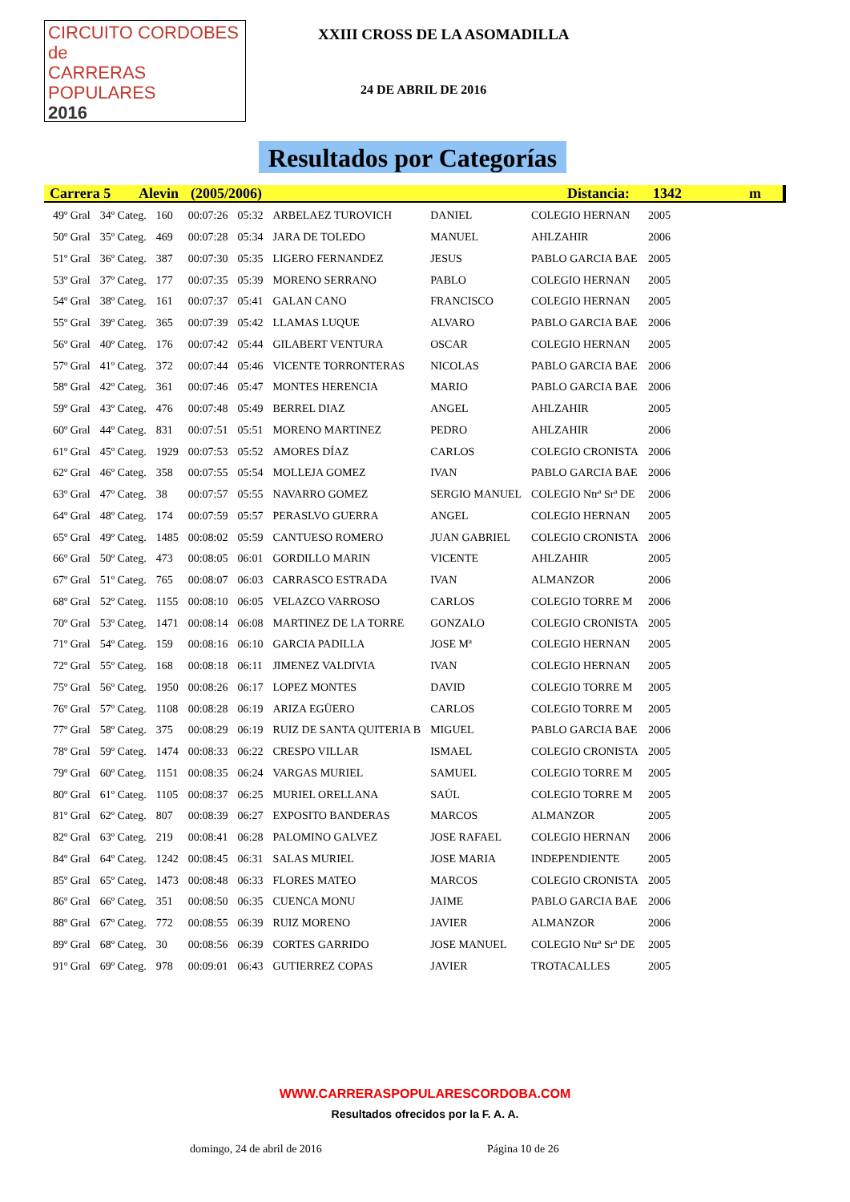CIRCUITO CORDOBES de
CARRERAS POPULARES
2016
XXIII CROSS DE LA ASOMADILLA
24 DE ABRIL DE 2016
Resultados por Categorías
Carrera 5 Alevin (2005/2006) Distancia: 1342 m
| 49º Gral | 34º Categ. | 160 | 00:07:26 | 05:32 | ARBELAEZ TUROVICH | DANIEL | COLEGIO HERNAN | 2005 |
| 50º Gral | 35º Categ. | 469 | 00:07:28 | 05:34 | JARA DE TOLEDO | MANUEL | AHLZAHIR | 2006 |
| 51º Gral | 36º Categ. | 387 | 00:07:30 | 05:35 | LIGERO FERNANDEZ | JESUS | PABLO GARCIA BAE | 2005 |
| 53º Gral | 37º Categ. | 177 | 00:07:35 | 05:39 | MORENO SERRANO | PABLO | COLEGIO HERNAN | 2005 |
| 54º Gral | 38º Categ. | 161 | 00:07:37 | 05:41 | GALAN CANO | FRANCISCO | COLEGIO HERNAN | 2005 |
| 55º Gral | 39º Categ. | 365 | 00:07:39 | 05:42 | LLAMAS LUQUE | ALVARO | PABLO GARCIA BAE | 2006 |
| 56º Gral | 40º Categ. | 176 | 00:07:42 | 05:44 | GILABERT VENTURA | OSCAR | COLEGIO HERNAN | 2005 |
| 57º Gral | 41º Categ. | 372 | 00:07:44 | 05:46 | VICENTE TORRONTERAS | NICOLAS | PABLO GARCIA BAE | 2006 |
| 58º Gral | 42º Categ. | 361 | 00:07:46 | 05:47 | MONTES HERENCIA | MARIO | PABLO GARCIA BAE | 2006 |
| 59º Gral | 43º Categ. | 476 | 00:07:48 | 05:49 | BERREL DIAZ | ANGEL | AHLZAHIR | 2005 |
| 60º Gral | 44º Categ. | 831 | 00:07:51 | 05:51 | MORENO MARTINEZ | PEDRO | AHLZAHIR | 2006 |
| 61º Gral | 45º Categ. | 1929 | 00:07:53 | 05:52 | AMORES DÍAZ | CARLOS | COLEGIO CRONISTA | 2006 |
| 62º Gral | 46º Categ. | 358 | 00:07:55 | 05:54 | MOLLEJA GOMEZ | IVAN | PABLO GARCIA BAE | 2006 |
| 63º Gral | 47º Categ. | 38 | 00:07:57 | 05:55 | NAVARRO GOMEZ | SERGIO MANUEL | COLEGIO Ntrª Srª DE | 2006 |
| 64º Gral | 48º Categ. | 174 | 00:07:59 | 05:57 | PERASLVO GUERRA | ANGEL | COLEGIO HERNAN | 2005 |
| 65º Gral | 49º Categ. | 1485 | 00:08:02 | 05:59 | CANTUESO ROMERO | JUAN GABRIEL | COLEGIO CRONISTA | 2006 |
| 66º Gral | 50º Categ. | 473 | 00:08:05 | 06:01 | GORDILLO MARIN | VICENTE | AHLZAHIR | 2005 |
| 67º Gral | 51º Categ. | 765 | 00:08:07 | 06:03 | CARRASCO ESTRADA | IVAN | ALMANZOR | 2006 |
| 68º Gral | 52º Categ. | 1155 | 00:08:10 | 06:05 | VELAZCO VARROSO | CARLOS | COLEGIO TORRE M | 2006 |
| 70º Gral | 53º Categ. | 1471 | 00:08:14 | 06:08 | MARTINEZ DE LA TORRE | GONZALO | COLEGIO CRONISTA | 2005 |
| 71º Gral | 54º Categ. | 159 | 00:08:16 | 06:10 | GARCIA PADILLA | JOSE Mª | COLEGIO HERNAN | 2005 |
| 72º Gral | 55º Categ. | 168 | 00:08:18 | 06:11 | JIMENEZ VALDIVIA | IVAN | COLEGIO HERNAN | 2005 |
| 75º Gral | 56º Categ. | 1950 | 00:08:26 | 06:17 | LOPEZ MONTES | DAVID | COLEGIO TORRE M | 2005 |
| 76º Gral | 57º Categ. | 1108 | 00:08:28 | 06:19 | ARIZA EGÜERO | CARLOS | COLEGIO TORRE M | 2005 |
| 77º Gral | 58º Categ. | 375 | 00:08:29 | 06:19 | RUIZ DE SANTA QUITERIA B | MIGUEL | PABLO GARCIA BAE | 2006 |
| 78º Gral | 59º Categ. | 1474 | 00:08:33 | 06:22 | CRESPO VILLAR | ISMAEL | COLEGIO CRONISTA | 2005 |
| 79º Gral | 60º Categ. | 1151 | 00:08:35 | 06:24 | VARGAS MURIEL | SAMUEL | COLEGIO TORRE M | 2005 |
| 80º Gral | 61º Categ. | 1105 | 00:08:37 | 06:25 | MURIEL ORELLANA | SAÚL | COLEGIO TORRE M | 2005 |
| 81º Gral | 62º Categ. | 807 | 00:08:39 | 06:27 | EXPOSITO BANDERAS | MARCOS | ALMANZOR | 2005 |
| 82º Gral | 63º Categ. | 219 | 00:08:41 | 06:28 | PALOMINO GALVEZ | JOSE RAFAEL | COLEGIO HERNAN | 2006 |
| 84º Gral | 64º Categ. | 1242 | 00:08:45 | 06:31 | SALAS MURIEL | JOSE MARIA | INDEPENDIENTE | 2005 |
| 85º Gral | 65º Categ. | 1473 | 00:08:48 | 06:33 | FLORES MATEO | MARCOS | COLEGIO CRONISTA | 2005 |
| 86º Gral | 66º Categ. | 351 | 00:08:50 | 06:35 | CUENCA MONU | JAIME | PABLO GARCIA BAE | 2006 |
| 88º Gral | 67º Categ. | 772 | 00:08:55 | 06:39 | RUIZ MORENO | JAVIER | ALMANZOR | 2006 |
| 89º Gral | 68º Categ. | 30 | 00:08:56 | 06:39 | CORTES GARRIDO | JOSE MANUEL | COLEGIO Ntrª Srª DE | 2005 |
| 91º Gral | 69º Categ. | 978 | 00:09:01 | 06:43 | GUTIERREZ COPAS | JAVIER | TROTACALLES | 2005 |
WWW.CARRERASPOPULARESCORDOBA.COM
Resultados ofrecidos por la F. A. A.
domingo, 24 de abril de 2016 Página 10 de 26